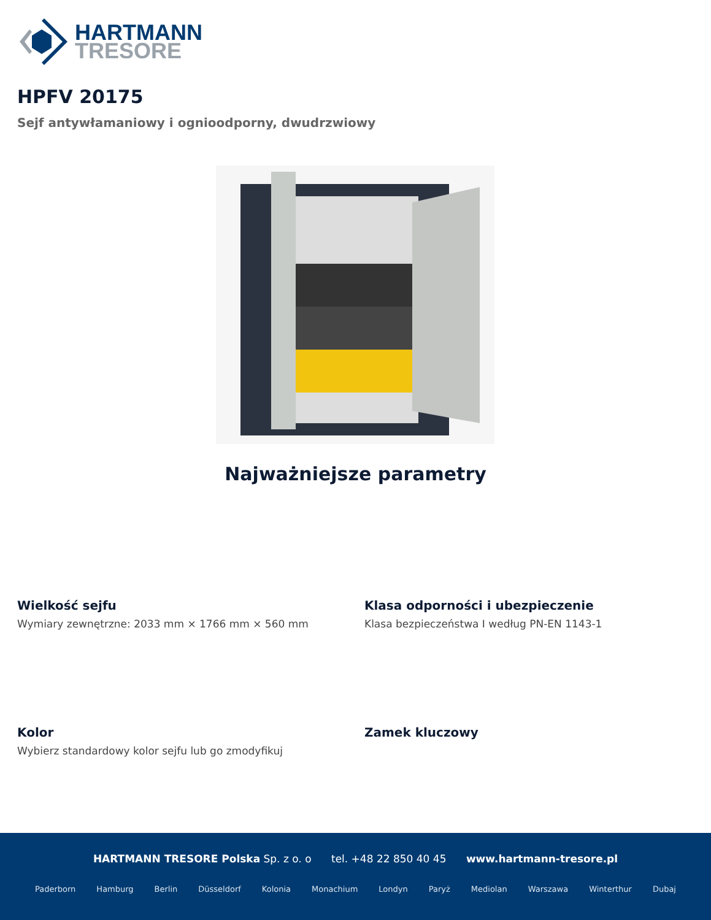HARTMANN
TRESORE
HPFV 20175
Sejf antywłamaniowy i ognioodporny, dwudrzwiowy
Najważniejsze parametry
Wielkość sejfu
Wymiary zewnętrzne: 2033 mm × 1766 mm × 560 mm
Klasa odporności i ubezpieczenie
Klasa bezpieczeństwa I według PN-EN 1143-1
Kolor
Wybierz standardowy kolor sejfu lub go zmodyfikuj
Zamek kluczowy
HARTMANN TRESORE Polska Sp. z o. o tel. +48 22 850 40 45 www.hartmann-tresore.pl
Paderborn Hamburg Berlin Düsseldorf Kolonia Monachium Londyn Paryż Mediolan Warszawa Winterthur Dubaj